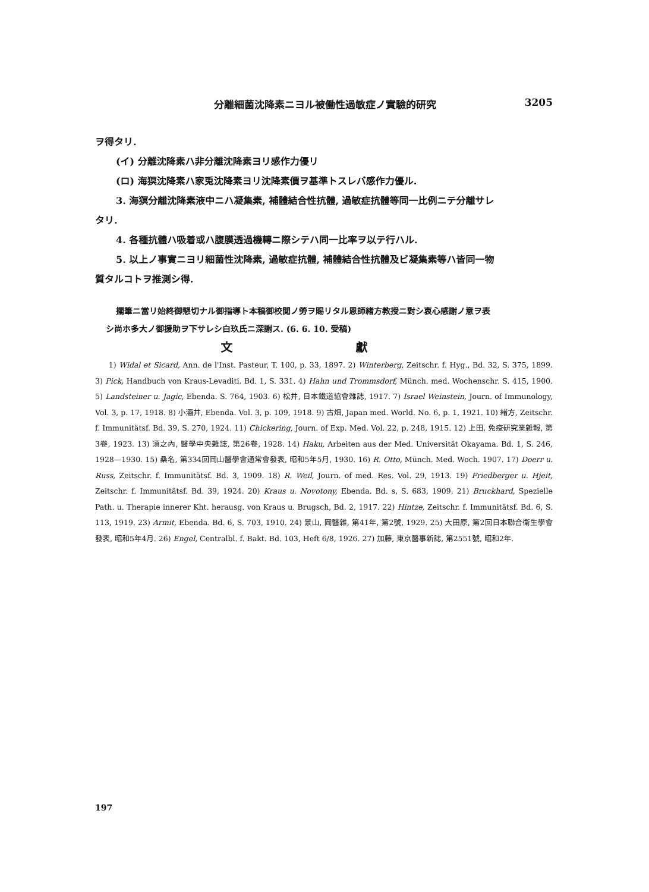分離細菌沈降素ニヨル被働性過敏症ノ實驗的研究 3205
ヲ得タリ.
(イ) 分離沈降素ハ非分離沈降素ヨリ感作力優リ
(ロ) 海猽沈降素ハ家兎沈降素ヨリ沈降素價ヲ基準トスレバ感作力優ル.
3. 海猽分離沈降素液中ニハ凝集素, 補體結合性抗體, 過敏症抗體等同一比例ニテ分離サレ
タリ.
4. 各種抗體ハ吸着或ハ腹膜透過機轉ニ際シテハ同一比率ヲ以テ行ハル.
5. 以上ノ事實ニヨリ細菌性沈降素, 過敏症抗體, 補體結合性抗體及ビ凝集素等ハ皆同一物
質タルコトヲ推測シ得.
擱筆ニ當リ始終御懇切ナル御指導ト本稿御校閲ノ勞ヲ賜リタル恩師緒方教授ニ對シ衷心感謝ノ意ヲ表
シ尚ホ多大ノ御援助ヲ下サレシ白玖氏ニ深謝ス. (6. 6. 10. 受稿)
文 獻
1) Widal et Sicard, Ann. de l'Inst. Pasteur, T. 100, p. 33, 1897. 2) Winterberg, Zeitschr. f. Hyg., Bd. 32, S. 375, 1899. 3) Pick, Handbuch von Kraus-Levaditi. Bd. 1, S. 331. 4) Hahn und Trommsdorf, Münch. med. Wochenschr. S. 415, 1900. 5) Landsteiner u. Jagic, Ebenda. S. 764, 1903. 6) 松井, 日本鐵道協會雜誌, 1917. 7) Israel Weinstein, Journ. of Immunology, Vol. 3, p. 17, 1918. 8) 小酒井, Ebenda. Vol. 3, p. 109, 1918. 9) 古畑, Japan med. World. No. 6, p. 1, 1921. 10) 緒方, Zeitschr. f. Immunitätsf. Bd. 39, S. 270, 1924. 11) Chickering, Journ. of Exp. Med. Vol. 22, p. 248, 1915. 12) 上田, 免疫研究業雜報, 第3卷, 1923. 13) 須之內, 醫學中央雜誌, 第26卷, 1928. 14) Haku, Arbeiten aus der Med. Universität Okayama. Bd. 1, S. 246, 1928—1930. 15) 桑名, 第334回岡山醫學會通常會發表, 昭和5年5月, 1930. 16) R. Otto, Münch. Med. Woch. 1907. 17) Doerr u. Russ, Zeitschr. f. Immunitätsf. Bd. 3, 1909. 18) R. Weil, Journ. of med. Res. Vol. 29, 1913. 19) Friedberger u. Hjeit, Zeitschr. f. Immunitätsf. Bd. 39, 1924. 20) Kraus u. Novotony, Ebenda. Bd. s, S. 683, 1909. 21) Bruckhard, Spezielle Path. u. Therapie innerer Kht. herausg. von Kraus u. Brugsch, Bd. 2, 1917. 22) Hintze, Zeitschr. f. Immunitätsf. Bd. 6, S. 113, 1919. 23) Armit, Ebenda. Bd. 6, S. 703, 1910. 24) 景山, 岡醫雜, 第41年, 第2號, 1929. 25) 大田原, 第2回日本聯合衛生學會發表, 昭和5年4月. 26) Engel, Centralbl. f. Bakt. Bd. 103, Heft 6/8, 1926. 27) 加藤, 東京醫事新誌, 第2551號, 昭和2年.
197